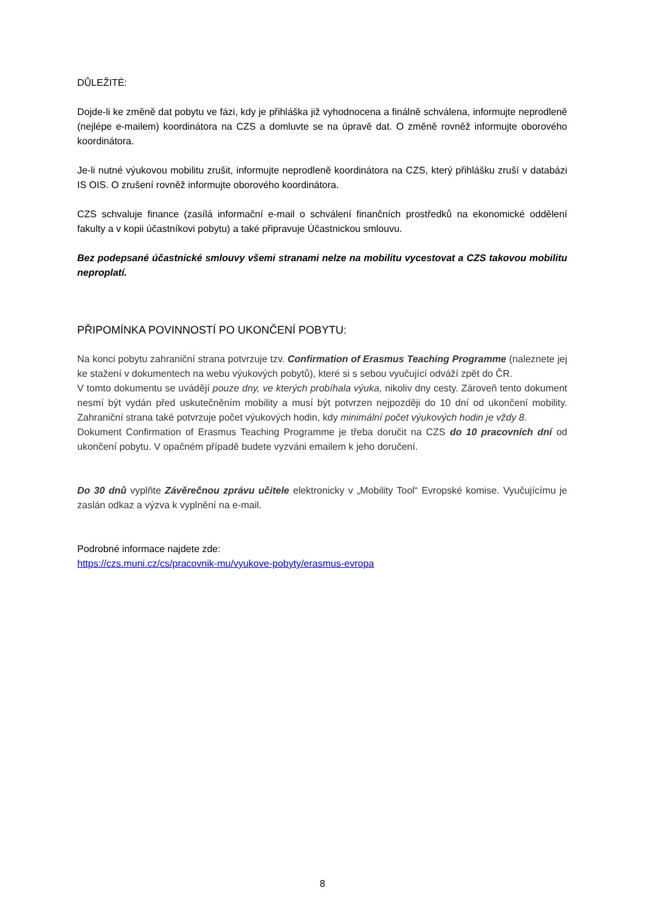DŮLEŽITÉ:
Dojde-li ke změně dat pobytu ve fázi, kdy je přihláška již vyhodnocena a finálně schválena, informujte neprodleně (nejlépe e-mailem) koordinátora na CZS a domluvte se na úpravě dat. O změně rovněž informujte oborového koordinátora.
Je-li nutné výukovou mobilitu zrušit, informujte neprodleně koordinátora na CZS, který přihlášku zruší v databázi IS OIS. O zrušení rovněž informujte oborového koordinátora.
CZS schvaluje finance (zasílá informační e-mail o schválení finančních prostředků na ekonomické oddělení fakulty a v kopii účastníkovi pobytu) a také připravuje Účastnickou smlouvu.
Bez podepsané účastnické smlouvy všemi stranami nelze na mobilitu vycestovat a CZS takovou mobilitu neproplatí.
PŘIPOMÍNKA POVINNOSTÍ PO UKONČENÍ POBYTU:
Na konci pobytu zahraniční strana potvrzuje tzv. Confirmation of Erasmus Teaching Programme (naleznete jej ke stažení v dokumentech na webu výukových pobytů), které si s sebou vyučující odváží zpět do ČR.
V tomto dokumentu se uvádějí pouze dny, ve kterých probíhala výuka, nikoliv dny cesty. Zároveň tento dokument nesmí být vydán před uskutečněním mobility a musí být potvrzen nejpozději do 10 dní od ukončení mobility. Zahraniční strana také potvrzuje počet výukových hodin, kdy minimální počet výukových hodin je vždy 8.
Dokument Confirmation of Erasmus Teaching Programme je třeba doručit na CZS do 10 pracovních dní od ukončení pobytu. V opačném případě budete vyzváni emailem k jeho doručení.
Do 30 dnů vyplňte Závěrečnou zprávu učitele elektronicky v „Mobility Tool“ Evropské komise. Vyučujícímu je zaslán odkaz a výzva k vyplnění na e-mail.
Podrobné informace najdete zde:
https://czs.muni.cz/cs/pracovnik-mu/vyukove-pobyty/erasmus-evropa
8